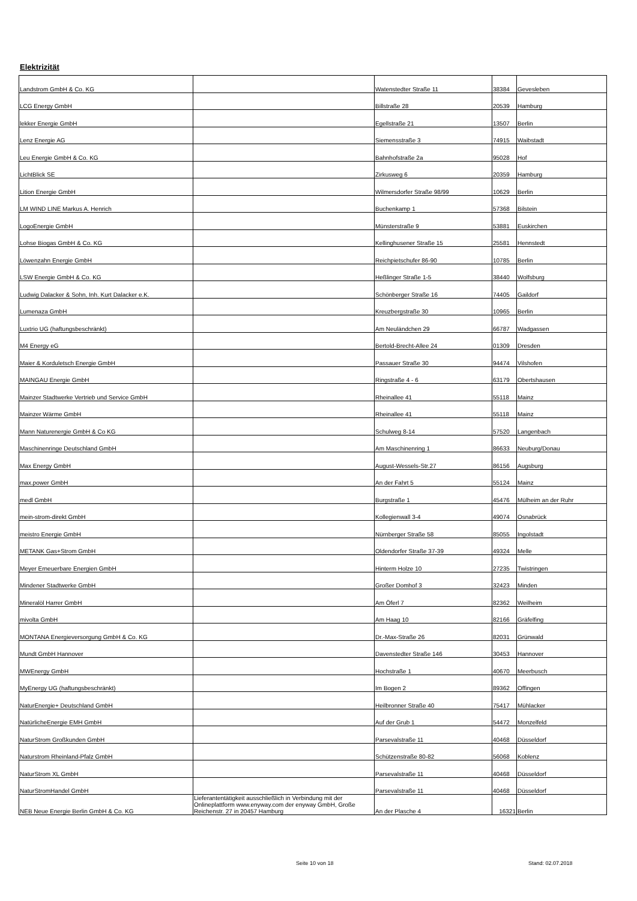Elektrizität
| Landstrom GmbH & Co. KG | | Watenstedter Straße 11 | 38384 | Gevesleben |
| LCG Energy GmbH | | Billstraße 28 | 20539 | Hamburg |
| lekker Energie GmbH | | Egellstraße 21 | 13507 | Berlin |
| Lenz Energie AG | | Siemensstraße 3 | 74915 | Waibstadt |
| Leu Energie GmbH & Co. KG | | Bahnhofstraße 2a | 95028 | Hof |
| LichtBlick SE | | Zirkusweg 6 | 20359 | Hamburg |
| Lition Energie GmbH | | Wilmersdorfer Straße 98/99 | 10629 | Berlin |
| LM WIND LINE Markus A. Henrich | | Buchenkamp 1 | 57368 | Bilstein |
| LogoEnergie GmbH | | Münsterstraße 9 | 53881 | Euskirchen |
| Lohse Biogas GmbH & Co. KG | | Kellinghusener Straße 15 | 25581 | Hennstedt |
| Löwenzahn Energie GmbH | | Reichpietschufer 86-90 | 10785 | Berlin |
| LSW Energie GmbH & Co. KG | | Heßlinger Straße 1-5 | 38440 | Wolfsburg |
| Ludwig Dalacker & Sohn, Inh. Kurt Dalacker e.K. | | Schönberger Straße 16 | 74405 | Gaildorf |
| Lumenaza GmbH | | Kreuzbergstraße 30 | 10965 | Berlin |
| Luxtrio UG (haftungsbeschränkt) | | Am Neuländchen 29 | 66787 | Wadgassen |
| M4 Energy eG | | Bertold-Brecht-Allee 24 | 01309 | Dresden |
| Maier & Korduletsch Energie GmbH | | Passauer Straße 30 | 94474 | Vilshofen |
| MAINGAU Energie GmbH | | Ringstraße 4 - 6 | 63179 | Obertshausen |
| Mainzer Stadtwerke Vertrieb und Service GmbH | | Rheinallee 41 | 55118 | Mainz |
| Mainzer Wärme GmbH | | Rheinallee 41 | 55118 | Mainz |
| Mann Naturenergie GmbH & Co KG | | Schulweg 8-14 | 57520 | Langenbach |
| Maschinenringe Deutschland GmbH | | Am Maschinenring 1 | 86633 | Neuburg/Donau |
| Max Energy GmbH | | August-Wessels-Str.27 | 86156 | Augsburg |
| max.power GmbH | | An der Fahrt 5 | 55124 | Mainz |
| medl GmbH | | Burgstraße 1 | 45476 | Mülheim an der Ruhr |
| mein-strom-direkt GmbH | | Kollegienwall 3-4 | 49074 | Osnabrück |
| meistro Energie GmbH | | Nürnberger Straße 58 | 85055 | Ingolstadt |
| METANK Gas+Strom GmbH | | Oldendorfer Straße 37-39 | 49324 | Melle |
| Meyer Erneuerbare Energien GmbH | | Hinterm Holze 10 | 27235 | Twistringen |
| Mindener Stadtwerke GmbH | | Großer Domhof 3 | 32423 | Minden |
| Mineralöl Harrer GmbH | | Am Öferl 7 | 82362 | Weilheim |
| mivolta GmbH | | Am Haag 10 | 82166 | Gräfelfing |
| MONTANA Energieversorgung GmbH & Co. KG | | Dr.-Max-Straße 26 | 82031 | Grünwald |
| Mundt GmbH Hannover | | Davenstedter Straße 146 | 30453 | Hannover |
| MWEnergy GmbH | | Hochstraße 1 | 40670 | Meerbusch |
| MyEnergy UG (haftungsbeschränkt) | | Im Bogen 2 | 89362 | Offingen |
| NaturEnergie+ Deutschland GmbH | | Heilbronner Straße 40 | 75417 | Mühlacker |
| NatürlicheEnergie EMH GmbH | | Auf der Grub 1 | 54472 | Monzelfeld |
| NaturStrom Großkunden GmbH | | Parsevalstraße 11 | 40468 | Düsseldorf |
| Naturstrom Rheinland-Pfalz GmbH | | Schützenstraße 80-82 | 56068 | Koblenz |
| NaturStrom XL GmbH | | Parsevalstraße 11 | 40468 | Düsseldorf |
| NaturStromHandel GmbH | | Parsevalstraße 11 | 40468 | Düsseldorf |
| NEB Neue Energie Berlin GmbH & Co. KG | Lieferantentätigkeit ausschließlich in Verbindung mit der Onlineplattform www.enyway.com der enyway GmbH, Große Reichenstr. 27 in 20457 Hamburg | An der Plasche 4 | 16321 | Berlin |
Seite 10 von 18 Stand: 02.07.2018